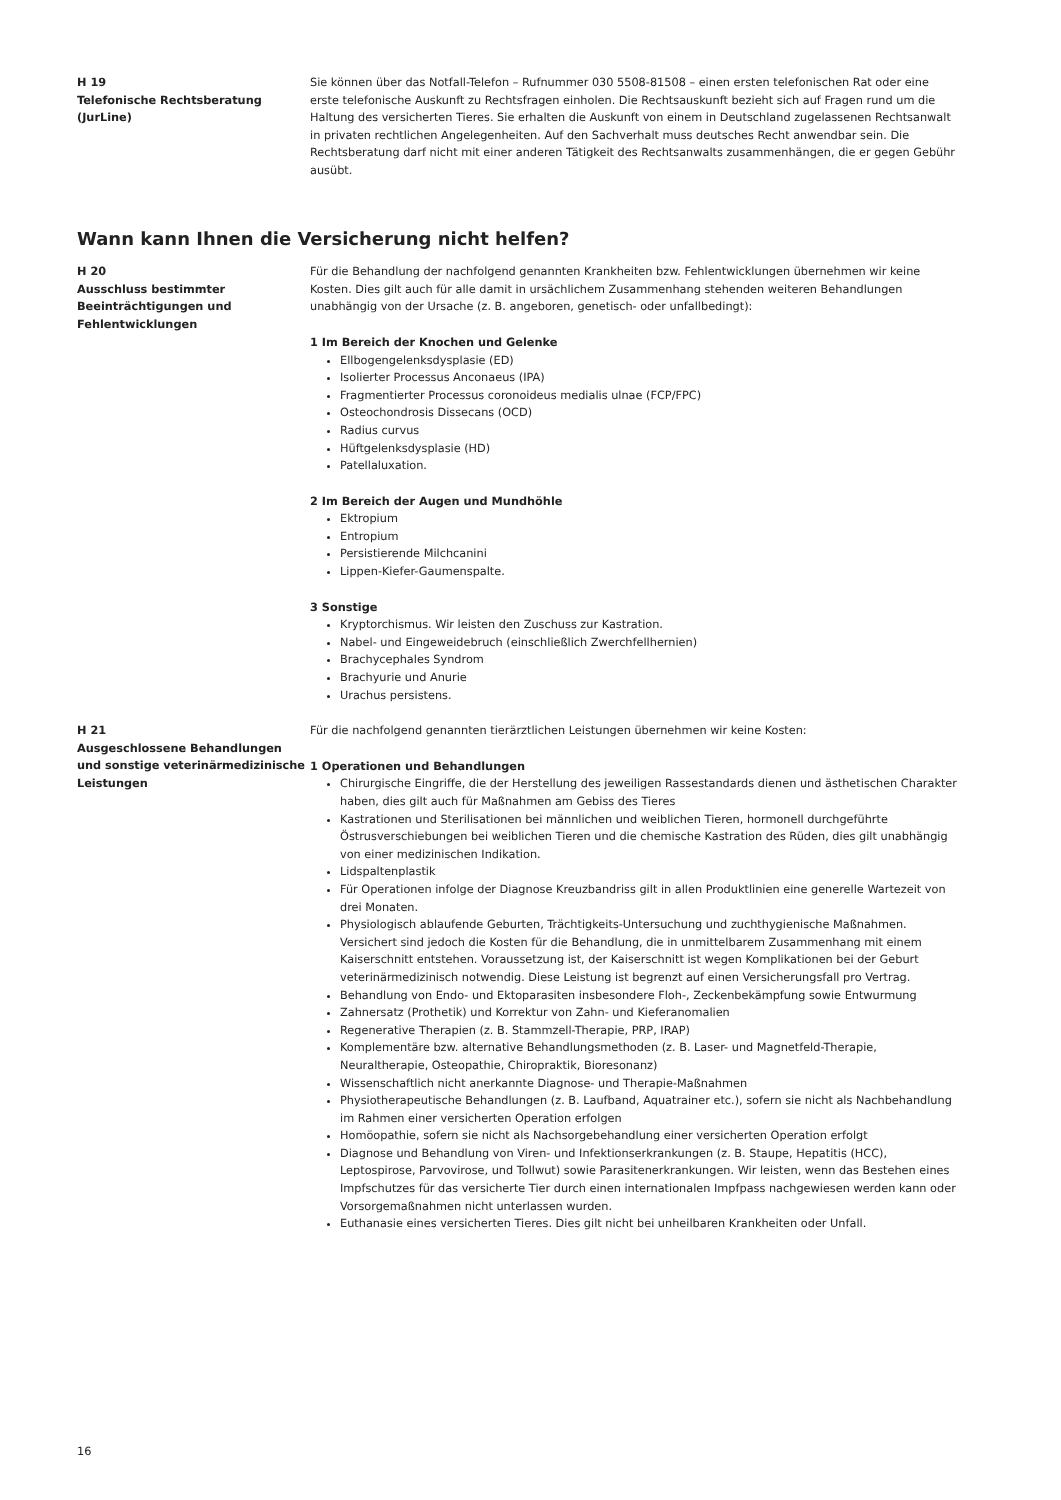H 19
Telefonische Rechtsberatung
(JurLine)
Sie können über das Notfall-Telefon – Rufnummer 030 5508-81508 – einen ersten telefonischen Rat oder eine erste telefonische Auskunft zu Rechtsfragen einholen. Die Rechtsauskunft bezieht sich auf Fragen rund um die Haltung des versicherten Tieres. Sie erhalten die Auskunft von einem in Deutschland zugelassenen Rechtsanwalt in privaten rechtlichen Angelegenheiten. Auf den Sachverhalt muss deutsches Recht anwendbar sein. Die Rechtsberatung darf nicht mit einer anderen Tätigkeit des Rechtsanwalts zusammenhängen, die er gegen Gebühr ausübt.
Wann kann Ihnen die Versicherung nicht helfen?
H 20
Ausschluss bestimmter Beeinträchtigungen und Fehlentwicklungen
Für die Behandlung der nachfolgend genannten Krankheiten bzw. Fehlentwicklungen übernehmen wir keine Kosten. Dies gilt auch für alle damit in ursächlichem Zusammenhang stehenden weiteren Behandlungen unabhängig von der Ursache (z. B. angeboren, genetisch- oder unfallbedingt):
1 Im Bereich der Knochen und Gelenke
Ellbogengelenksdysplasie (ED)
Isolierter Processus Anconaeus (IPA)
Fragmentierter Processus coronoideus medialis ulnae (FCP/FPC)
Osteochondrosis Dissecans (OCD)
Radius curvus
Hüftgelenksdysplasie (HD)
Patellaluxation.
2 Im Bereich der Augen und Mundhöhle
Ektropium
Entropium
Persistierende Milchcanini
Lippen-Kiefer-Gaumenspalte.
3 Sonstige
Kryptorchismus. Wir leisten den Zuschuss zur Kastration.
Nabel- und Eingeweidebruch (einschließlich Zwerchfellhernien)
Brachycephales Syndrom
Brachyurie und Anurie
Urachus persistens.
H 21
Ausgeschlossene Behandlungen und sonstige veterinärmedizinische Leistungen
Für die nachfolgend genannten tierärztlichen Leistungen übernehmen wir keine Kosten:
1 Operationen und Behandlungen
Chirurgische Eingriffe, die der Herstellung des jeweiligen Rassestandards dienen und ästhetischen Charakter haben, dies gilt auch für Maßnahmen am Gebiss des Tieres
Kastrationen und Sterilisationen bei männlichen und weiblichen Tieren, hormonell durchgeführte Östrusverschiebungen bei weiblichen Tieren und die chemische Kastration des Rüden, dies gilt unabhängig von einer medizinischen Indikation.
Lidspaltenplastik
Für Operationen infolge der Diagnose Kreuzbandriss gilt in allen Produktlinien eine generelle Wartezeit von drei Monaten.
Physiologisch ablaufende Geburten, Trächtigkeits-Untersuchung und zuchthygienische Maßnahmen. Versichert sind jedoch die Kosten für die Behandlung, die in unmittelbarem Zusammenhang mit einem Kaiserschnitt entstehen. Voraussetzung ist, der Kaiserschnitt ist wegen Komplikationen bei der Geburt veterinärmedizinisch notwendig. Diese Leistung ist begrenzt auf einen Versicherungsfall pro Vertrag.
Behandlung von Endo- und Ektoparasiten insbesondere Floh-, Zeckenbekämpfung sowie Entwurmung
Zahnersatz (Prothetik) und Korrektur von Zahn- und Kieferanomalien
Regenerative Therapien (z. B. Stammzell-Therapie, PRP, IRAP)
Komplementäre bzw. alternative Behandlungsmethoden (z. B. Laser- und Magnetfeld-Therapie, Neuraltherapie, Osteopathie, Chiropraktik, Bioresonanz)
Wissenschaftlich nicht anerkannte Diagnose- und Therapie-Maßnahmen
Physiotherapeutische Behandlungen (z. B. Laufband, Aquatrainer etc.), sofern sie nicht als Nachbehandlung im Rahmen einer versicherten Operation erfolgen
Homöopathie, sofern sie nicht als Nachsorgebehandlung einer versicherten Operation erfolgt
Diagnose und Behandlung von Viren- und Infektionserkrankungen (z. B. Staupe, Hepatitis (HCC), Leptospirose, Parvovirose, und Tollwut) sowie Parasitenerkrankungen. Wir leisten, wenn das Bestehen eines Impfschutzes für das versicherte Tier durch einen internationalen Impfpass nachgewiesen werden kann oder Vorsorgemaßnahmen nicht unterlassen wurden.
Euthanasie eines versicherten Tieres. Dies gilt nicht bei unheilbaren Krankheiten oder Unfall.
16